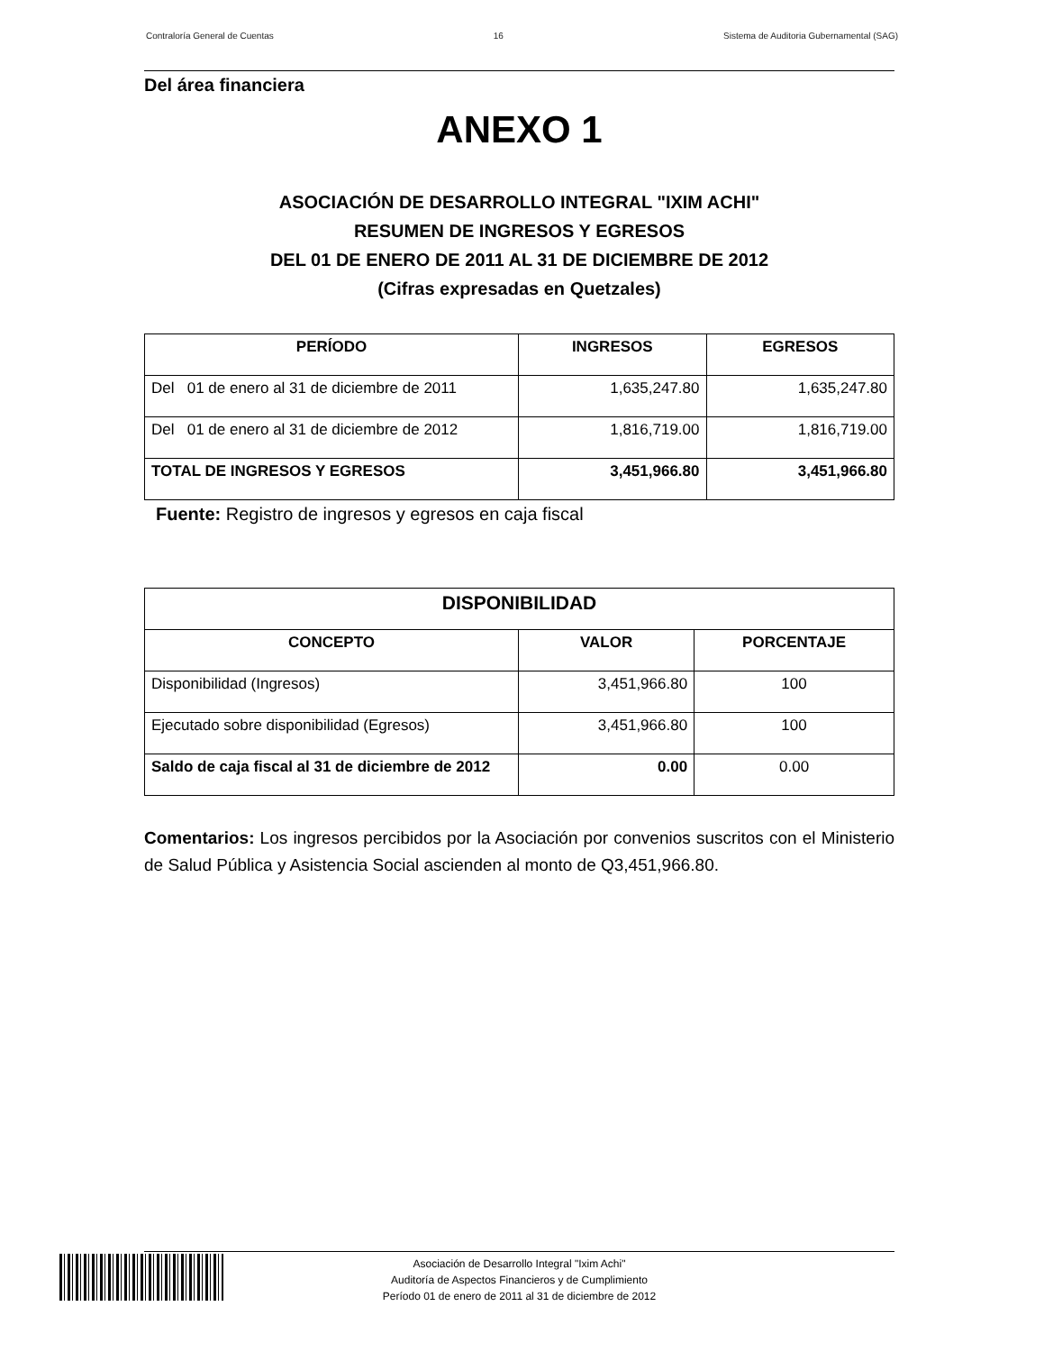Contraloría General de Cuentas 16 Sistema de Auditoria Gubernamental (SAG)
Del área financiera
ANEXO 1
ASOCIACIÓN DE DESARROLLO INTEGRAL "IXIM ACHI"
RESUMEN DE INGRESOS Y EGRESOS
DEL 01 DE ENERO DE 2011 AL 31 DE DICIEMBRE DE 2012
(Cifras expresadas en Quetzales)
| PERÍODO | INGRESOS | EGRESOS |
| --- | --- | --- |
| Del 01 de enero al 31 de diciembre de 2011 | 1,635,247.80 | 1,635,247.80 |
| Del 01 de enero al 31 de diciembre de 2012 | 1,816,719.00 | 1,816,719.00 |
| TOTAL DE INGRESOS Y EGRESOS | 3,451,966.80 | 3,451,966.80 |
Fuente: Registro de ingresos y egresos en caja fiscal
| DISPONIBILIDAD | | |
| --- | --- | --- |
| CONCEPTO | VALOR | PORCENTAJE |
| Disponibilidad (Ingresos) | 3,451,966.80 | 100 |
| Ejecutado sobre disponibilidad (Egresos) | 3,451,966.80 | 100 |
| Saldo de caja fiscal al 31 de diciembre de 2012 | 0.00 | 0.00 |
Comentarios: Los ingresos percibidos por la Asociación por convenios suscritos con el Ministerio de Salud Pública y Asistencia Social ascienden al monto de Q3,451,966.80.
Asociación de Desarrollo Integral "Ixim Achi"
Auditoría de Aspectos Financieros y de Cumplimiento
Período 01 de enero de 2011 al 31 de diciembre de 2012